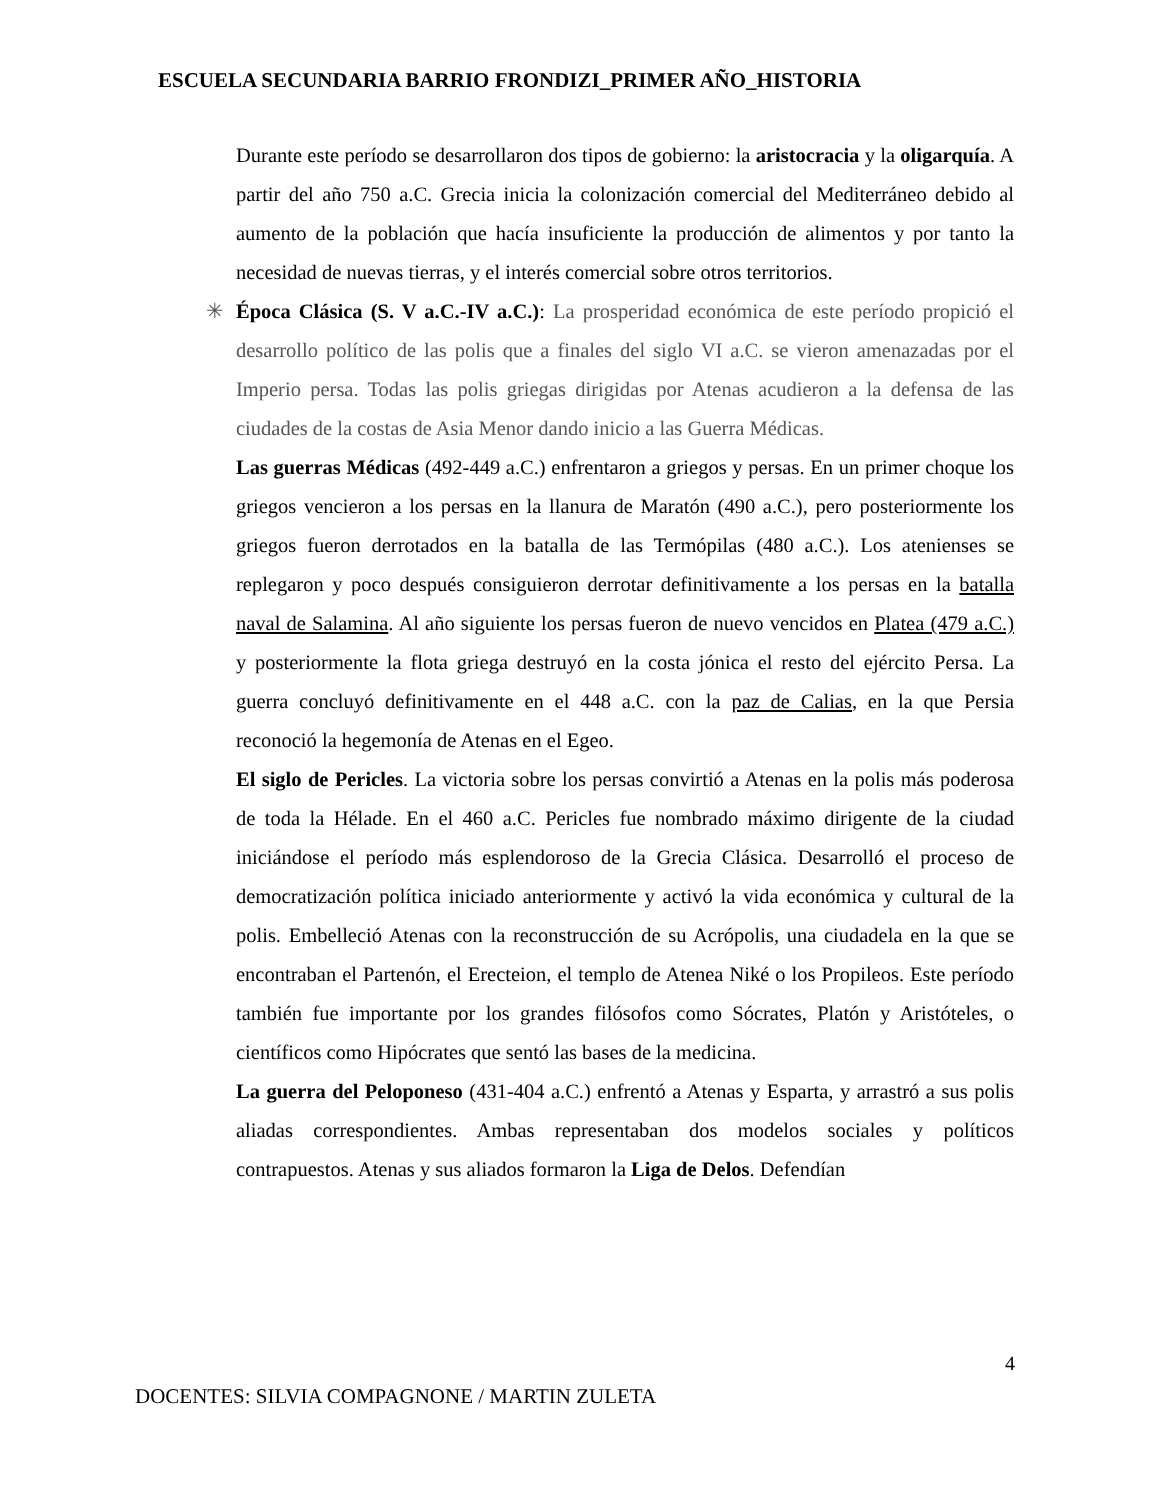ESCUELA SECUNDARIA BARRIO FRONDIZI_PRIMER AÑO_HISTORIA
Durante este período se desarrollaron dos tipos de gobierno: la aristocracia y la oligarquía. A partir del año 750 a.C. Grecia inicia la colonización comercial del Mediterráneo debido al aumento de la población que hacía insuficiente la producción de alimentos y por tanto la necesidad de nuevas tierras, y el interés comercial sobre otros territorios.
✳ Época Clásica (S. V a.C.-IV a.C.): La prosperidad económica de este período propició el desarrollo político de las polis que a finales del siglo VI a.C. se vieron amenazadas por el Imperio persa. Todas las polis griegas dirigidas por Atenas acudieron a la defensa de las ciudades de la costas de Asia Menor dando inicio a las Guerra Médicas.
Las guerras Médicas (492-449 a.C.) enfrentaron a griegos y persas. En un primer choque los griegos vencieron a los persas en la llanura de Maratón (490 a.C.), pero posteriormente los griegos fueron derrotados en la batalla de las Termópilas (480 a.C.). Los atenienses se replegaron y poco después consiguieron derrotar definitivamente a los persas en la batalla naval de Salamina. Al año siguiente los persas fueron de nuevo vencidos en Platea (479 a.C.) y posteriormente la flota griega destruyó en la costa jónica el resto del ejército Persa. La guerra concluyó definitivamente en el 448 a.C. con la paz de Calias, en la que Persia reconoció la hegemonía de Atenas en el Egeo.
El siglo de Pericles. La victoria sobre los persas convirtió a Atenas en la polis más poderosa de toda la Hélade. En el 460 a.C. Pericles fue nombrado máximo dirigente de la ciudad iniciándose el período más esplendoroso de la Grecia Clásica. Desarrolló el proceso de democratización política iniciado anteriormente y activó la vida económica y cultural de la polis. Embelleció Atenas con la reconstrucción de su Acrópolis, una ciudadela en la que se encontraban el Partenón, el Erecteion, el templo de Atenea Niké o los Propileos. Este período también fue importante por los grandes filósofos como Sócrates, Platón y Aristóteles, o científicos como Hipócrates que sentó las bases de la medicina.
La guerra del Peloponeso (431-404 a.C.) enfrentó a Atenas y Esparta, y arrastró a sus polis aliadas correspondientes. Ambas representaban dos modelos sociales y políticos contrapuestos. Atenas y sus aliados formaron la Liga de Delos. Defendían
4
DOCENTES: SILVIA COMPAGNONE / MARTIN ZULETA